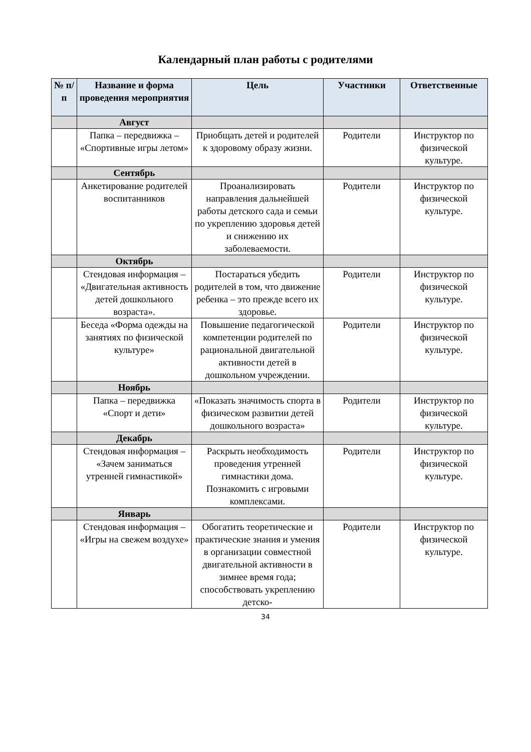Календарный план работы с родителями
| № п/п | Название и форма проведения мероприятия | Цель | Участники | Ответственные |
| --- | --- | --- | --- | --- |
| | Август | | | |
| | Папка – передвижка – «Спортивные игры летом» | Приобщать детей и родителей к здоровому образу жизни. | Родители | Инструктор по физической культуре. |
| | Сентябрь | | | |
| | Анкетирование родителей воспитанников | Проанализировать направления дальнейшей работы детского сада и семьи по укреплению здоровья детей и снижению их заболеваемости. | Родители | Инструктор по физической культуре. |
| | Октябрь | | | |
| | Стендовая информация – «Двигательная активность детей дошкольного возраста». | Постараться убедить родителей в том, что движение ребенка – это прежде всего их здоровье. | Родители | Инструктор по физической культуре. |
| | Беседа «Форма одежды на занятиях по физической культуре» | Повышение педагогической компетенции родителей по рациональной двигательной активности детей в дошкольном учреждении. | Родители | Инструктор по физической культуре. |
| | Ноябрь | | | |
| | Папка – передвижка «Спорт и дети» | «Показать значимость спорта в физическом развитии детей дошкольного возраста» | Родители | Инструктор по физической культуре. |
| | Декабрь | | | |
| | Стендовая информация – «Зачем заниматься утренней гимнастикой» | Раскрыть необходимость проведения утренней гимнастики дома. Познакомить с игровыми комплексами. | Родители | Инструктор по физической культуре. |
| | Январь | | | |
| | Стендовая информация – «Игры на свежем воздухе» | Обогатить теоретические и практические знания и умения в организации совместной двигательной активности в зимнее время года; способствовать укреплению детско- | Родители | Инструктор по физической культуре. |
34